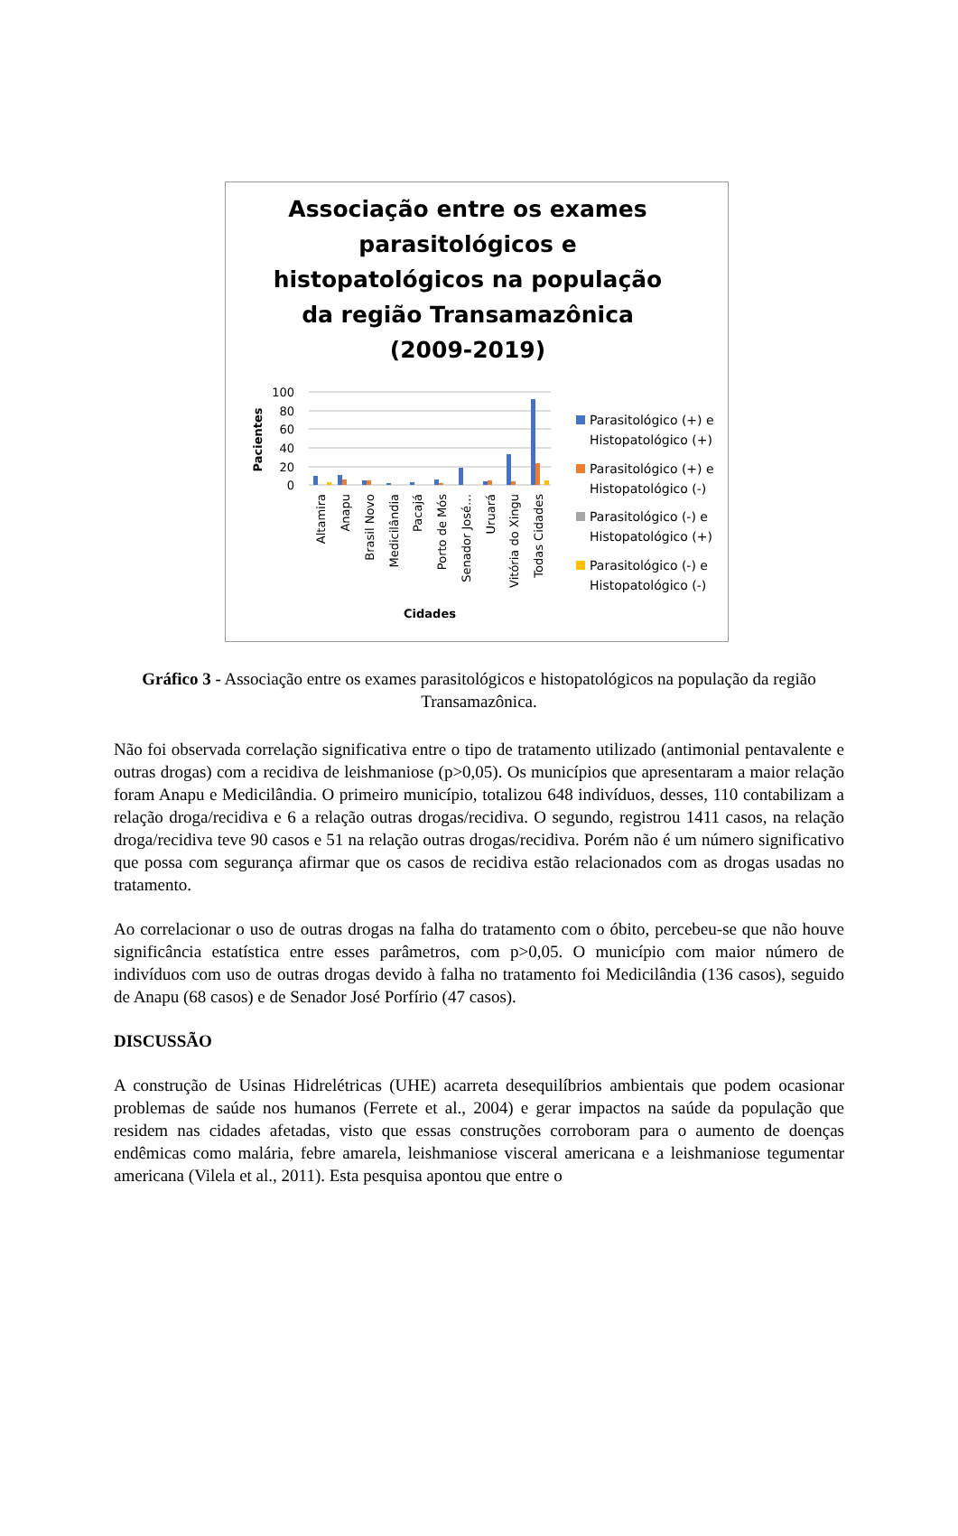Associação entre os exames parasitológicos e histopatológicos na população da região Transamazônica (2009-2019)
100
80
60
40
20
0
Pacientes
Altamira
Anapu
Brasil Novo
Medicilândia
Pacajá
Porto de Mós
Senador José…
Uruará
Vitória do Xingu
Todas Cidades
Cidades
Parasitológico (+) e
Histopatológico (+)
Parasitológico (+) e
Histopatológico (-)
Parasitológico (-) e
Histopatológico (+)
Parasitológico (-) e
Histopatológico (-)
Gráfico 3 - Associação entre os exames parasitológicos e histopatológicos na população da região Transamazônica.
Não foi observada correlação significativa entre o tipo de tratamento utilizado (antimonial pentavalente e outras drogas) com a recidiva de leishmaniose (p>0,05). Os municípios que apresentaram a maior relação foram Anapu e Medicilândia. O primeiro município, totalizou 648 indivíduos, desses, 110 contabilizam a relação droga/recidiva e 6 a relação outras drogas/recidiva. O segundo, registrou 1411 casos, na relação droga/recidiva teve 90 casos e 51 na relação outras drogas/recidiva. Porém não é um número significativo que possa com segurança afirmar que os casos de recidiva estão relacionados com as drogas usadas no tratamento.
Ao correlacionar o uso de outras drogas na falha do tratamento com o óbito, percebeu-se que não houve significância estatística entre esses parâmetros, com p>0,05. O município com maior número de indivíduos com uso de outras drogas devido à falha no tratamento foi Medicilândia (136 casos), seguido de Anapu (68 casos) e de Senador José Porfírio (47 casos).
DISCUSSÃO
A construção de Usinas Hidrelétricas (UHE) acarreta desequilíbrios ambientais que podem ocasionar problemas de saúde nos humanos (Ferrete et al., 2004) e gerar impactos na saúde da população que residem nas cidades afetadas, visto que essas construções corroboram para o aumento de doenças endêmicas como malária, febre amarela, leishmaniose visceral americana e a leishmaniose tegumentar americana (Vilela et al., 2011). Esta pesquisa apontou que entre o